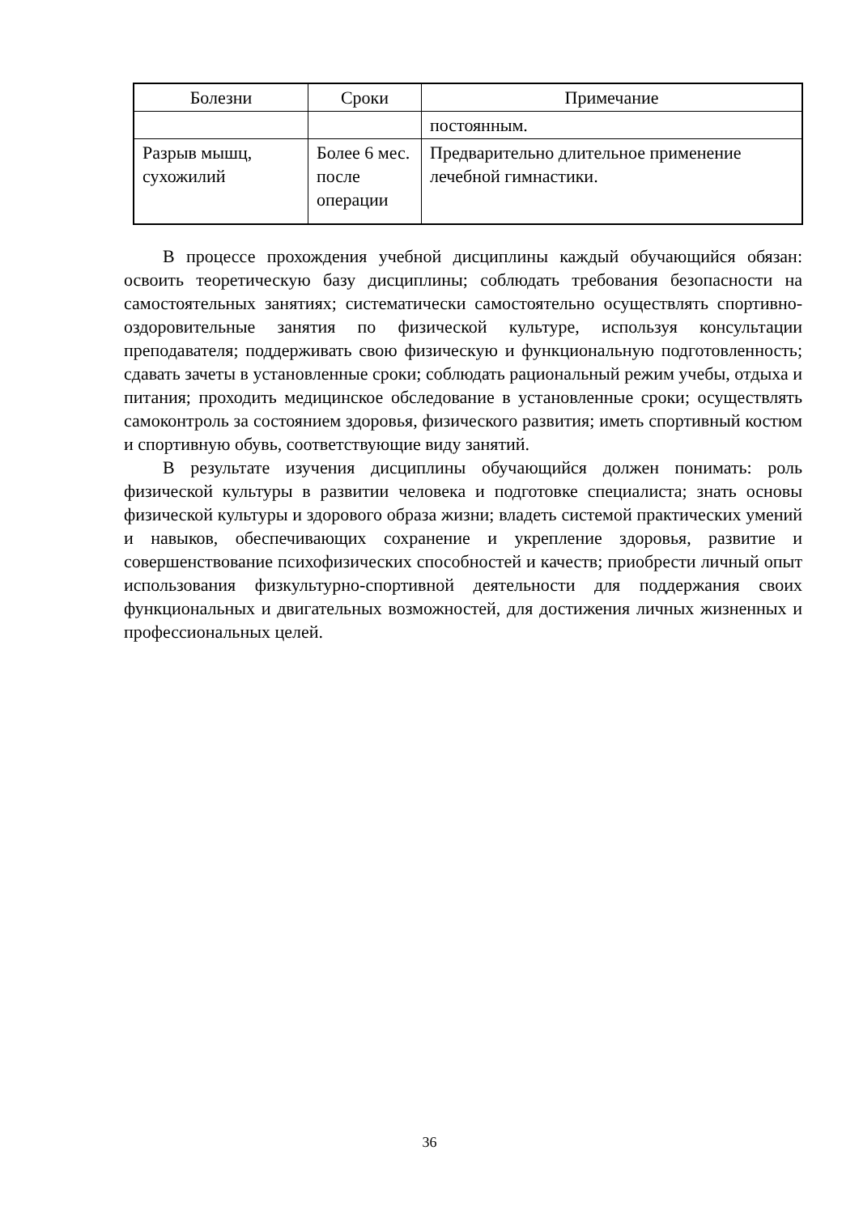| Болезни | Сроки | Примечание |
| --- | --- | --- |
| | | постоянным. |
| Разрыв мышц, сухожилий | Более 6 мес. после операции | Предварительно длительное применение лечебной гимнастики. |
В процессе прохождения учебной дисциплины каждый обучающийся обязан: освоить теоретическую базу дисциплины; соблюдать требования безопасности на самостоятельных занятиях; систематически самостоятельно осуществлять спортивно-оздоровительные занятия по физической культуре, используя консультации преподавателя; поддерживать свою физическую и функциональную подготовленность; сдавать зачеты в установленные сроки; соблюдать рациональный режим учебы, отдыха и питания; проходить медицинское обследование в установленные сроки; осуществлять самоконтроль за состоянием здоровья, физического развития; иметь спортивный костюм и спортивную обувь, соответствующие виду занятий.
В результате изучения дисциплины обучающийся должен понимать: роль физической культуры в развитии человека и подготовке специалиста; знать основы физической культуры и здорового образа жизни; владеть системой практических умений и навыков, обеспечивающих сохранение и укрепление здоровья, развитие и совершенствование психофизических способностей и качеств; приобрести личный опыт использования физкультурно-спортивной деятельности для поддержания своих функциональных и двигательных возможностей, для достижения личных жизненных и профессиональных целей.
36